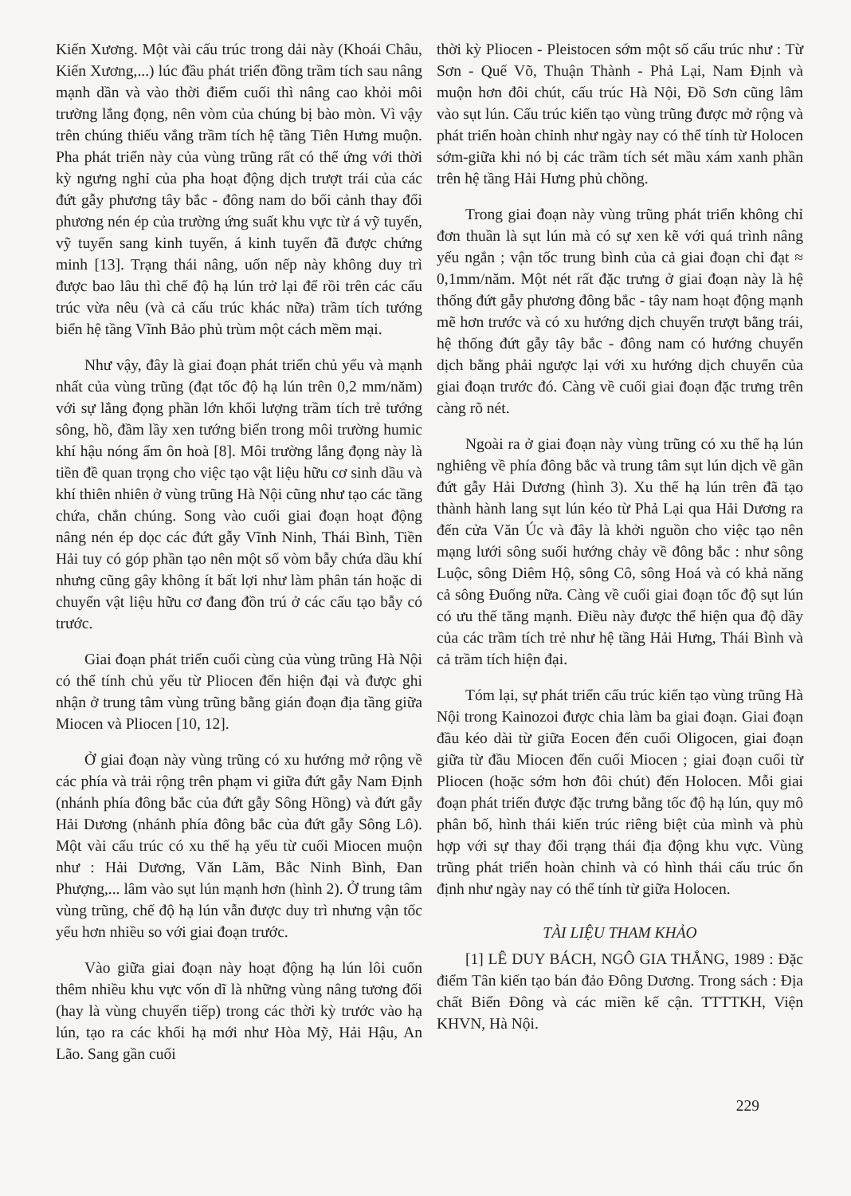Kiến Xương. Một vài cấu trúc trong dải này (Khoái Châu, Kiến Xương,...) lúc đầu phát triển đồng trầm tích sau nâng mạnh dần và vào thời điểm cuối thì nâng cao khỏi môi trường lắng đọng, nên vòm của chúng bị bào mòn. Vì vậy trên chúng thiếu vắng trầm tích hệ tầng Tiên Hưng muộn. Pha phát triển này của vùng trũng rất có thể ứng với thời kỳ ngưng nghỉ của pha hoạt động dịch trượt trái của các đứt gẫy phương tây bắc - đông nam do bối cảnh thay đổi phương nén ép của trường ứng suất khu vực từ á vỹ tuyến, vỹ tuyến sang kinh tuyến, á kinh tuyến đã được chứng minh [13]. Trạng thái nâng, uốn nếp này không duy trì được bao lâu thì chế độ hạ lún trở lại để rồi trên các cấu trúc vừa nêu (và cả cấu trúc khác nữa) trầm tích tướng biển hệ tầng Vĩnh Bảo phủ trùm một cách mềm mại.
Như vậy, đây là giai đoạn phát triển chủ yếu và mạnh nhất của vùng trũng (đạt tốc độ hạ lún trên 0,2 mm/năm) với sự lắng đọng phần lớn khối lượng trầm tích trẻ tướng sông, hồ, đầm lầy xen tướng biển trong môi trường humic khí hậu nóng ẩm ôn hoà [8]. Môi trường lắng đọng này là tiền đề quan trọng cho việc tạo vật liệu hữu cơ sinh dầu và khí thiên nhiên ở vùng trũng Hà Nội cũng như tạo các tầng chứa, chắn chúng. Song vào cuối giai đoạn hoạt động nâng nén ép dọc các đứt gẫy Vĩnh Ninh, Thái Bình, Tiền Hải tuy có góp phần tạo nên một số vòm bẫy chứa dầu khí nhưng cũng gây không ít bất lợi như làm phân tán hoặc di chuyển vật liệu hữu cơ đang đồn trú ở các cấu tạo bẫy có trước.
Giai đoạn phát triển cuối cùng của vùng trũng Hà Nội có thể tính chủ yếu từ Pliocen đến hiện đại và được ghi nhận ở trung tâm vùng trũng bằng gián đoạn địa tầng giữa Miocen và Pliocen [10, 12].
Ở giai đoạn này vùng trũng có xu hướng mở rộng về các phía và trải rộng trên phạm vi giữa đứt gẫy Nam Định (nhánh phía đông bắc của đứt gẫy Sông Hồng) và đứt gẫy Hải Dương (nhánh phía đông bắc của đứt gẫy Sông Lô). Một vài cấu trúc có xu thế hạ yếu từ cuối Miocen muộn như : Hải Dương, Văn Lãm, Bắc Ninh Bình, Đan Phượng,... lâm vào sụt lún mạnh hơn (hình 2). Ở trung tâm vùng trũng, chế độ hạ lún vẫn được duy trì nhưng vận tốc yếu hơn nhiều so với giai đoạn trước.
Vào giữa giai đoạn này hoạt động hạ lún lôi cuốn thêm nhiều khu vực vốn dĩ là những vùng nâng tương đối (hay là vùng chuyển tiếp) trong các thời kỳ trước vào hạ lún, tạo ra các khối hạ mới như Hòa Mỹ, Hải Hậu, An Lão. Sang gần cuối
thời kỳ Pliocen - Pleistocen sớm một số cấu trúc như : Từ Sơn - Quế Võ, Thuận Thành - Phả Lại, Nam Định và muộn hơn đôi chút, cấu trúc Hà Nội, Đồ Sơn cũng lâm vào sụt lún. Cấu trúc kiến tạo vùng trũng được mở rộng và phát triển hoàn chỉnh như ngày nay có thể tính từ Holocen sớm-giữa khi nó bị các trầm tích sét mầu xám xanh phần trên hệ tầng Hải Hưng phủ chồng.
Trong giai đoạn này vùng trũng phát triển không chỉ đơn thuần là sụt lún mà có sự xen kẽ với quá trình nâng yếu ngắn ; vận tốc trung bình của cả giai đoạn chỉ đạt ≈ 0,1mm/năm. Một nét rất đặc trưng ở giai đoạn này là hệ thống đứt gẫy phương đông bắc - tây nam hoạt động mạnh mẽ hơn trước và có xu hướng dịch chuyển trượt bằng trái, hệ thống đứt gẫy tây bắc - đông nam có hướng chuyển dịch bằng phải ngược lại với xu hướng dịch chuyển của giai đoạn trước đó. Càng về cuối giai đoạn đặc trưng trên càng rõ nét.
Ngoài ra ở giai đoạn này vùng trũng có xu thế hạ lún nghiêng về phía đông bắc và trung tâm sụt lún dịch về gần đứt gẫy Hải Dương (hình 3). Xu thế hạ lún trên đã tạo thành hành lang sụt lún kéo từ Phả Lại qua Hải Dương ra đến cửa Văn Úc và đây là khởi nguồn cho việc tạo nên mạng lưới sông suối hướng chảy về đông bắc : như sông Luộc, sông Diêm Hộ, sông Cô, sông Hoá và có khả năng cả sông Đuống nữa. Càng về cuối giai đoạn tốc độ sụt lún có ưu thế tăng mạnh. Điều này được thể hiện qua độ dầy của các trầm tích trẻ như hệ tầng Hải Hưng, Thái Bình và cả trầm tích hiện đại.
Tóm lại, sự phát triển cấu trúc kiến tạo vùng trũng Hà Nội trong Kainozoi được chia làm ba giai đoạn. Giai đoạn đầu kéo dài từ giữa Eocen đến cuối Oligocen, giai đoạn giữa từ đầu Miocen đến cuối Miocen ; giai đoạn cuối từ Pliocen (hoặc sớm hơn đôi chút) đến Holocen. Mỗi giai đoạn phát triển được đặc trưng bằng tốc độ hạ lún, quy mô phân bố, hình thái kiến trúc riêng biệt của mình và phù hợp với sự thay đổi trạng thái địa động khu vực. Vùng trũng phát triển hoàn chỉnh và có hình thái cấu trúc ổn định như ngày nay có thể tính từ giữa Holocen.
TÀI LIỆU THAM KHẢO
[1] LÊ DUY BÁCH, NGÔ GIA THẮNG, 1989 : Đặc điểm Tân kiến tạo bán đảo Đông Dương. Trong sách : Địa chất Biển Đông và các miền kế cận. TTTTKH, Viện KHVN, Hà Nội.
229